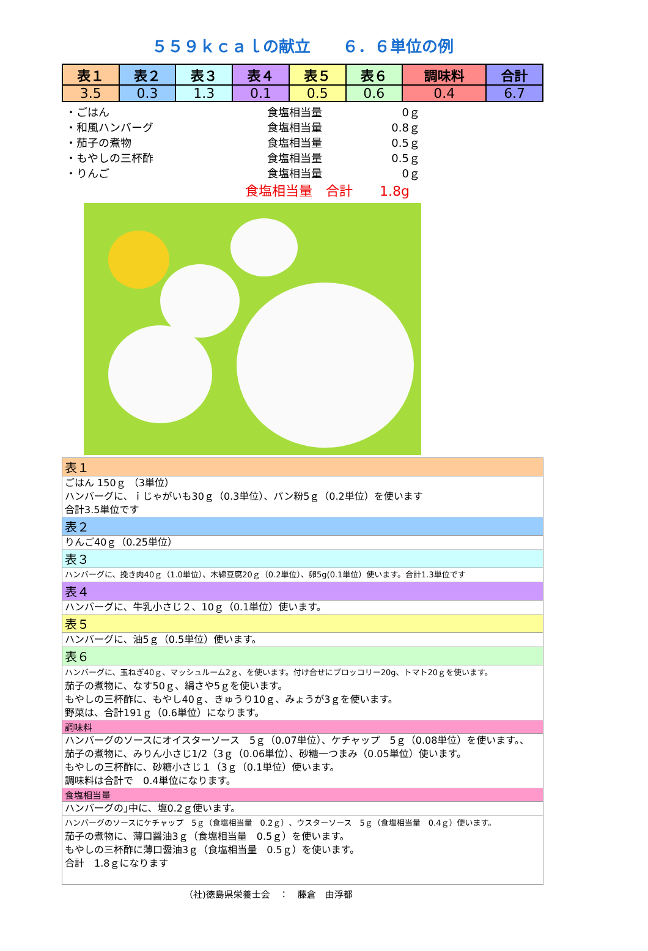５５９ｋｃａｌの献立　　６．６単位の例
| 表１ | 表２ | 表３ | 表４ | 表５ | 表６ | 調味料 | 合計 |
| --- | --- | --- | --- | --- | --- | --- | --- |
| 3.5 | 0.3 | 1.3 | 0.1 | 0.5 | 0.6 | 0.4 | 6.7 |
・ごはん 食塩相当量 0ｇ
・和風ハンバーグ 食塩相当量 0.8ｇ
・茄子の煮物 食塩相当量 0.5ｇ
・もやしの三杯酢 食塩相当量 0.5ｇ
・りんご 食塩相当量 0ｇ
食塩相当量　合計　　1.8g
表１
ごはん 150ｇ （3単位）
ハンバーグに、ｉじゃがいも30ｇ（0.3単位）、パン粉5ｇ（0.2単位）を使います
合計3.5単位です
表２
りんご40ｇ（0.25単位）
表３
ハンバーグに、挽き肉40ｇ（1.0単位）、木綿豆腐20ｇ（0.2単位）、卵5g(0.1単位）使います。合計1.3単位です
表４
ハンバーグに、牛乳小さじ２、10ｇ（0.1単位）使います。
表５
ハンバーグに、油5ｇ（0.5単位）使います。
表６
ハンバーグに、玉ねぎ40ｇ、マッシュルーム2ｇ、を使います。付け合せにブロッコリー20g、トマト20ｇを使います。
茄子の煮物に、なす50ｇ、絹さや5ｇを使います。
もやしの三杯酢に、もやし40ｇ、きゅうり10ｇ、みょうが3ｇを使います。
野菜は、合計191ｇ（0.6単位）になります。
調味料
ハンバーグのソースにオイスターソース　5ｇ（0.07単位）、ケチャップ　5ｇ（0.08単位）を使います。、
茄子の煮物に、みりん小さじ1/2（3ｇ（0.06単位）、砂糖一つまみ（0.05単位）使います。
もやしの三杯酢に、砂糖小さじ１（3ｇ（0.1単位）使います。
調味料は合計で　0.4単位になります。
食塩相当量
ハンバーグの｣中に、塩0.2ｇ使います。
ハンバーグのソースにケチャップ　5ｇ（食塩相当量　0.2ｇ）、ウスターソース　5ｇ（食塩相当量　0.4ｇ）使います。
茄子の煮物に、薄口醤油3ｇ（食塩相当量　0.5ｇ）を使います。
もやしの三杯酢に薄口醤油3ｇ（食塩相当量　0.5ｇ）を使います。
合計　1.8ｇになります
（社)徳島県栄養士会　：　藤倉　由浮都